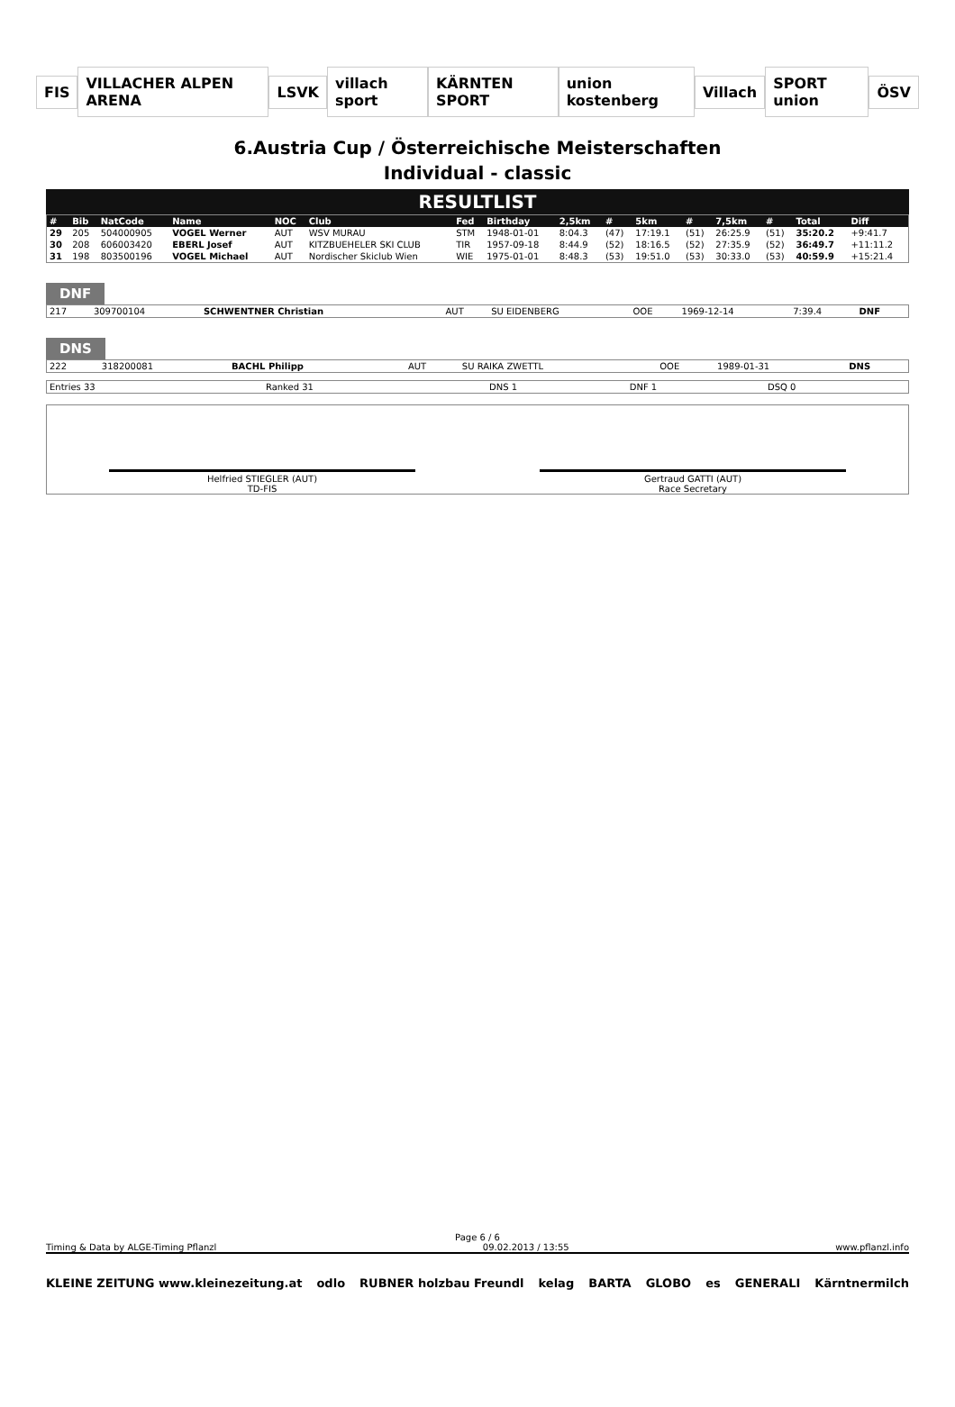FIS VILLACHER ALPEN ARENA LSVK villach sport KÄRNTEN SPORT union kostenberg Villach SPORT union ÖSV
6.Austria Cup / Österreichische Meisterschaften
Individual - classic
RESULTLIST
| # | Bib | NatCode | Name | NOC | Club | Fed | Birthday | 2,5km | # | 5km | # | 7,5km | # | Total | Diff |
| --- | --- | --- | --- | --- | --- | --- | --- | --- | --- | --- | --- | --- | --- | --- | --- |
| 29 | 205 | 504000905 | VOGEL Werner | AUT | WSV MURAU | STM | 1948-01-01 | 8:04.3 | (47) | 17:19.1 | (51) | 26:25.9 | (51) | 35:20.2 | +9:41.7 |
| 30 | 208 | 606003420 | EBERL Josef | AUT | KITZBUEHELER SKI CLUB | TIR | 1957-09-18 | 8:44.9 | (52) | 18:16.5 | (52) | 27:35.9 | (52) | 36:49.7 | +11:11.2 |
| 31 | 198 | 803500196 | VOGEL Michael | AUT | Nordischer Skiclub Wien | WIE | 1975-01-01 | 8:48.3 | (53) | 19:51.0 | (53) | 30:33.0 | (53) | 40:59.9 | +15:21.4 |
DNF
| 217 | 309700104 | SCHWENTNER Christian | AUT | SU EIDENBERG | OOE | 1969-12-14 | 7:39.4 | DNF |
DNS
| 222 | 318200081 | BACHL Philipp | AUT | SU RAIKA ZWETTL | OOE | 1989-01-31 | DNS |
| Entries 33 | Ranked 31 | DNS 1 | DNF 1 | DSQ 0 |
Helfried STIEGLER (AUT)
TD-FIS
Gertraud GATTI (AUT)
Race Secretary
Page 6 / 6
Timing & Data by ALGE-Timing Pflanzl 09.02.2013 / 13:55 www.pflanzl.info
KLEINE ZEITUNG www.kleinezeitung.at odlo RUBNER holzbau Freundl kelag BARTA GLOBO es GENERALI Kärntnermilch